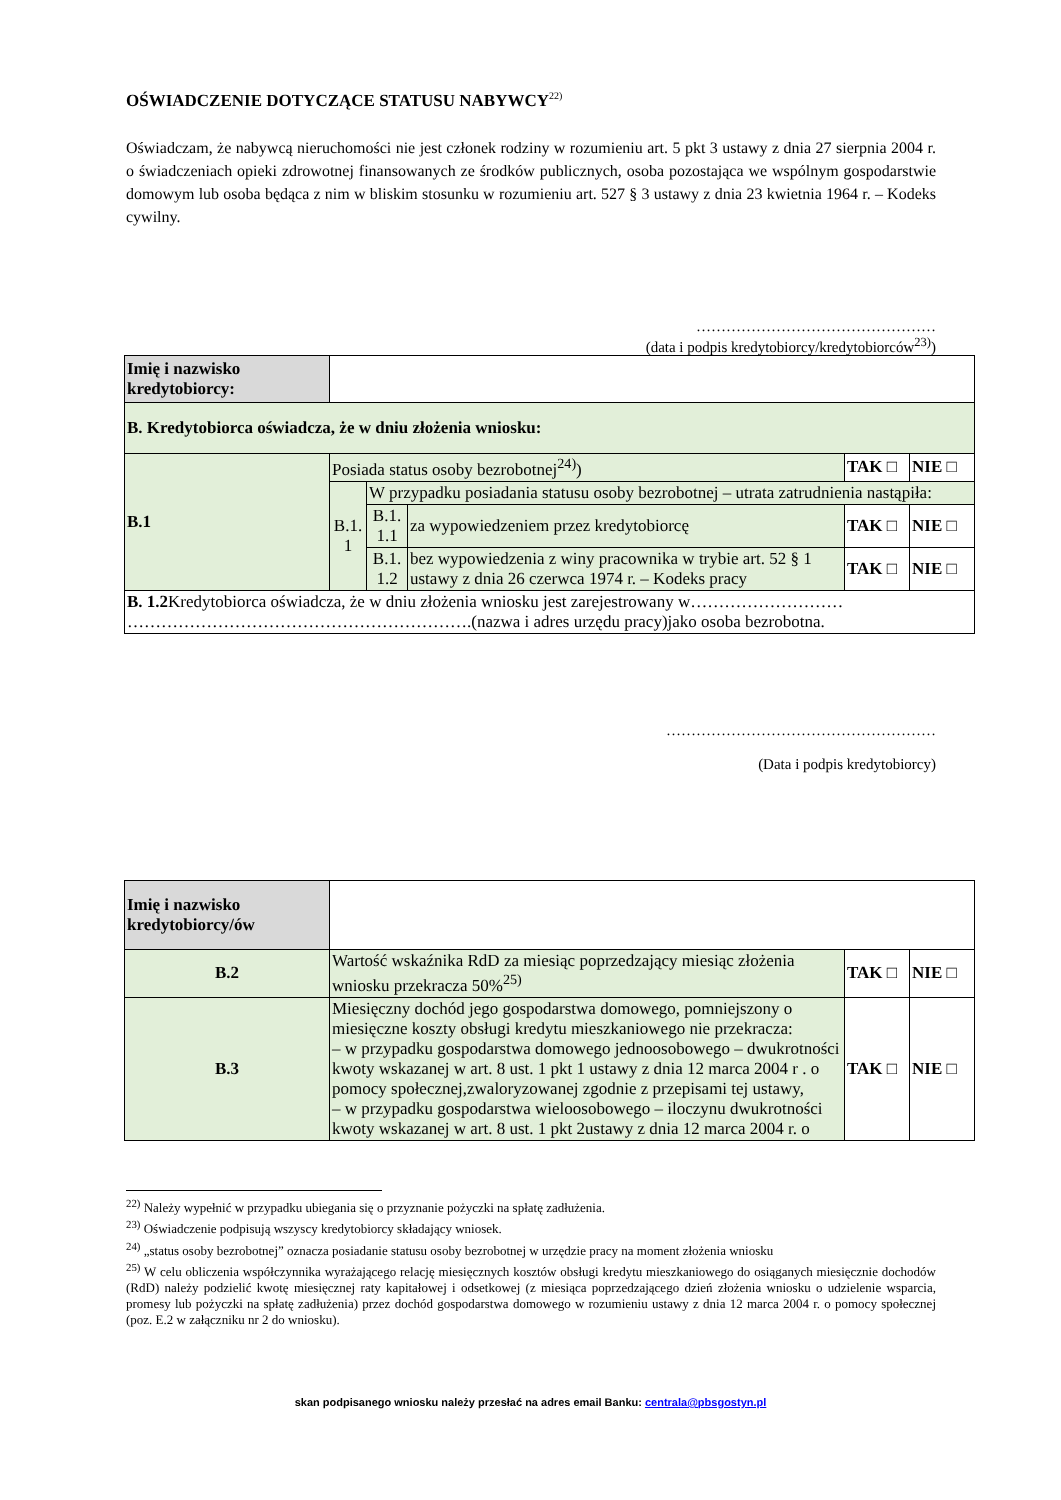OŚWIADCZENIE DOTYCZĄCE STATUSU NABYWCY<sup>22)</sup>
Oświadczam, że nabywcą nieruchomości nie jest członek rodziny w rozumieniu art. 5 pkt 3 ustawy z dnia 27 sierpnia 2004 r. o świadczeniach opieki zdrowotnej finansowanych ze środków publicznych, osoba pozostająca we wspólnym gospodarstwie domowym lub osoba będąca z nim w bliskim stosunku w rozumieniu art. 527 § 3 ustawy z dnia 23 kwietnia 1964 r. – Kodeks cywilny.
…………………………………………
(data i podpis kredytobiorcy/kredytobiorców<sup>23)</sup>)
| Imię i nazwisko kredytobiorcy: | | | | | |
| B. Kredytobiorca oświadcza, że w dniu złożenia wniosku: | | | | | |
| B.1 | Posiada status osoby bezrobotnej<sup>24)</sup>) | | | TAK □ | NIE □ |
| | B.1. 1 | W przypadku posiadania statusu osoby bezrobotnej – utrata zatrudnienia nastąpiła: | | | |
| | | B.1. 1.1 | za wypowiedzeniem przez kredytobiorcę | TAK □ | NIE □ |
| | | B.1. 1.2 | bez wypowiedzenia z winy pracownika w trybie art. 52 § 1 ustawy z dnia 26 czerwca 1974 r. – Kodeks pracy | TAK □ | NIE □ |
| B. 1.2 Kredytobiorca oświadcza, że w dniu złożenia wniosku jest zarejestrowany w……………………… …………………………………………………….(nazwa i adres urzędu pracy)jako osoba bezrobotna. | | | | | |
………………………………………………
(Data i podpis kredytobiorcy)
| Imię i nazwisko kredytobiorcy/ów | | | |
| B.2 | Wartość wskaźnika RdD za miesiąc poprzedzający miesiąc złożenia wniosku przekracza 50%<sup>25)</sup> | TAK □ | NIE □ |
| B.3 | Miesięczny dochód jego gospodarstwa domowego, pomniejszony o miesięczne koszty obsługi kredytu mieszkaniowego nie przekracza: – w przypadku gospodarstwa domowego jednoosobowego – dwukrotności kwoty wskazanej w art. 8 ust. 1 pkt 1 ustawy z dnia 12 marca 2004 r . o pomocy społecznej,zwaloryzowanej zgodnie z przepisami tej ustawy, – w przypadku gospodarstwa wieloosobowego – iloczynu dwukrotności kwoty wskazanej w art. 8 ust. 1 pkt 2ustawy z dnia 12 marca 2004 r. o | TAK □ | NIE □ |
<sup>22)</sup> Należy wypełnić w przypadku ubiegania się o przyznanie pożyczki na spłatę zadłużenia.
<sup>23)</sup> Oświadczenie podpisują wszyscy kredytobiorcy składający wniosek.
<sup>24)</sup> „status osoby bezrobotnej” oznacza posiadanie statusu osoby bezrobotnej w urzędzie pracy na moment złożenia wniosku
<sup>25)</sup> W celu obliczenia współczynnika wyrażającego relację miesięcznych kosztów obsługi kredytu mieszkaniowego do osiąganych miesięcznie dochodów (RdD) należy podzielić kwotę miesięcznej raty kapitałowej i odsetkowej (z miesiąca poprzedzającego dzień złożenia wniosku o udzielenie wsparcia, promesy lub pożyczki na spłatę zadłużenia) przez dochód gospodarstwa domowego w rozumieniu ustawy z dnia 12 marca 2004 r. o pomocy społecznej (poz. E.2 w załączniku nr 2 do wniosku).
skan podpisanego wniosku należy przesłać na adres email Banku: centrala@pbsgostyn.pl